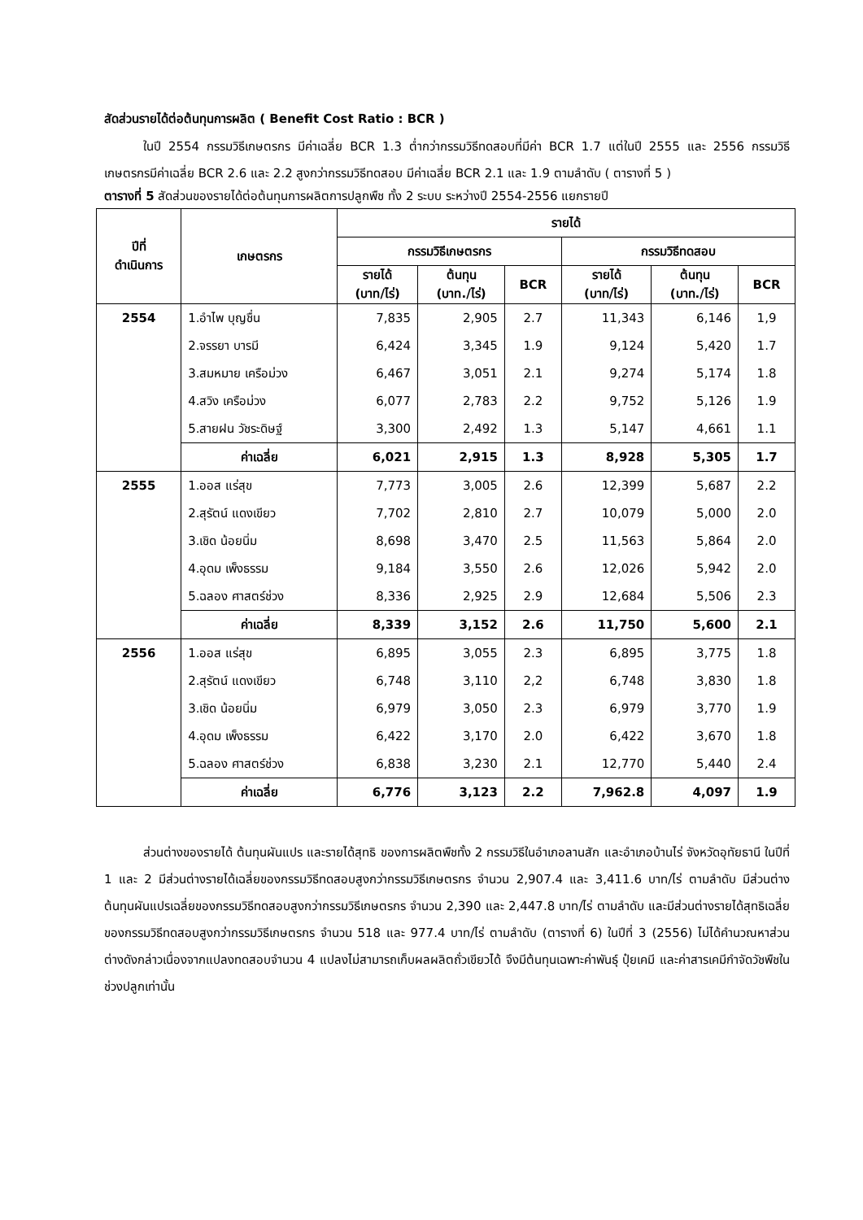สัดส่วนรายได้ต่อต้นทุนการผลิต ( Benefit Cost Ratio : BCR )
ในปี 2554 กรรมวิธีเกษตรกร มีค่าเฉลี่ย BCR 1.3 ต่ำกว่ากรรมวิธีทดสอบที่มีค่า BCR 1.7 แต่ในปี 2555 และ 2556 กรรมวิธีเกษตรกรมีค่าเฉลี่ย BCR 2.6 และ 2.2 สูงกว่ากรรมวิธีทดสอบ มีค่าเฉลี่ย BCR 2.1 และ 1.9 ตามลำดับ ( ตารางที่ 5 )
ตารางที่ 5 สัดส่วนของรายได้ต่อต้นทุนการผลิตการปลูกพืช ทั้ง 2 ระบบ ระหว่างปี 2554-2556 แยกรายปี
| ปีที่ ดำเนินการ | เกษตรกร | รายได้ | | | | | |
| --- | --- | --- | --- | --- | --- | --- | --- |
| | | กรรมวิธีเกษตรกร | | | กรรมวิธีทดสอบ | | |
| | | รายได้ (บาท/ไร่) | ต้นทุน (บาท./ไร่) | BCR | รายได้ (บาท/ไร่) | ต้นทุน (บาท./ไร่) | BCR |
| 2554 | 1.อำไพ บุญชื่น | 7,835 | 2,905 | 2.7 | 11,343 | 6,146 | 1,9 |
| | 2.จรรยา บารมี | 6,424 | 3,345 | 1.9 | 9,124 | 5,420 | 1.7 |
| | 3.สมหมาย เครือม่วง | 6,467 | 3,051 | 2.1 | 9,274 | 5,174 | 1.8 |
| | 4.สวิง เครือม่วง | 6,077 | 2,783 | 2.2 | 9,752 | 5,126 | 1.9 |
| | 5.สายฝน วัชระดิษฐ์ | 3,300 | 2,492 | 1.3 | 5,147 | 4,661 | 1.1 |
| | ค่าเฉลี่ย | 6,021 | 2,915 | 1.3 | 8,928 | 5,305 | 1.7 |
| 2555 | 1.ออส แร่สุข | 7,773 | 3,005 | 2.6 | 12,399 | 5,687 | 2.2 |
| | 2.สุรัตน์ แดงเขียว | 7,702 | 2,810 | 2.7 | 10,079 | 5,000 | 2.0 |
| | 3.เชิด น้อยนิ่ม | 8,698 | 3,470 | 2.5 | 11,563 | 5,864 | 2.0 |
| | 4.อุดม เพ็งธรรม | 9,184 | 3,550 | 2.6 | 12,026 | 5,942 | 2.0 |
| | 5.ฉลอง ศาสตร์ช่วง | 8,336 | 2,925 | 2.9 | 12,684 | 5,506 | 2.3 |
| | ค่าเฉลี่ย | 8,339 | 3,152 | 2.6 | 11,750 | 5,600 | 2.1 |
| 2556 | 1.ออส แร่สุข | 6,895 | 3,055 | 2.3 | 6,895 | 3,775 | 1.8 |
| | 2.สุรัตน์ แดงเขียว | 6,748 | 3,110 | 2,2 | 6,748 | 3,830 | 1.8 |
| | 3.เชิด น้อยนิ่ม | 6,979 | 3,050 | 2.3 | 6,979 | 3,770 | 1.9 |
| | 4.อุดม เพ็งธรรม | 6,422 | 3,170 | 2.0 | 6,422 | 3,670 | 1.8 |
| | 5.ฉลอง ศาสตร์ช่วง | 6,838 | 3,230 | 2.1 | 12,770 | 5,440 | 2.4 |
| | ค่าเฉลี่ย | 6,776 | 3,123 | 2.2 | 7,962.8 | 4,097 | 1.9 |
ส่วนต่างของรายได้ ต้นทุนผันแปร และรายได้สุทธิ ของการผลิตพืชทั้ง 2 กรรมวิธีในอำเภอลานสัก และอำเภอบ้านไร่ จังหวัดอุทัยธานี ในปีที่ 1 และ 2 มีส่วนต่างรายได้เฉลี่ยของกรรมวิธีทดสอบสูงกว่ากรรมวิธีเกษตรกร จำนวน 2,907.4 และ 3,411.6 บาท/ไร่ ตามลำดับ มีส่วนต่างต้นทุนผันแปรเฉลี่ยของกรรมวิธีทดสอบสูงกว่ากรรมวิธีเกษตรกร จำนวน 2,390 และ 2,447.8 บาท/ไร่ ตามลำดับ และมีส่วนต่างรายได้สุทธิเฉลี่ยของกรรมวิธีทดสอบสูงกว่ากรรมวิธีเกษตรกร จำนวน 518 และ 977.4 บาท/ไร่ ตามลำดับ (ตารางที่ 6) ในปีที่ 3 (2556) ไม่ได้คำนวณหาส่วนต่างดังกล่าวเนื่องจากแปลงทดสอบจำนวน 4 แปลงไม่สามารถเก็บผลผลิตถั่วเขียวได้ จึงมีต้นทุนเฉพาะค่าพันธุ์ ปุ๋ยเคมี และค่าสารเคมีกำจัดวัชพืชในช่วงปลูกเท่านั้น